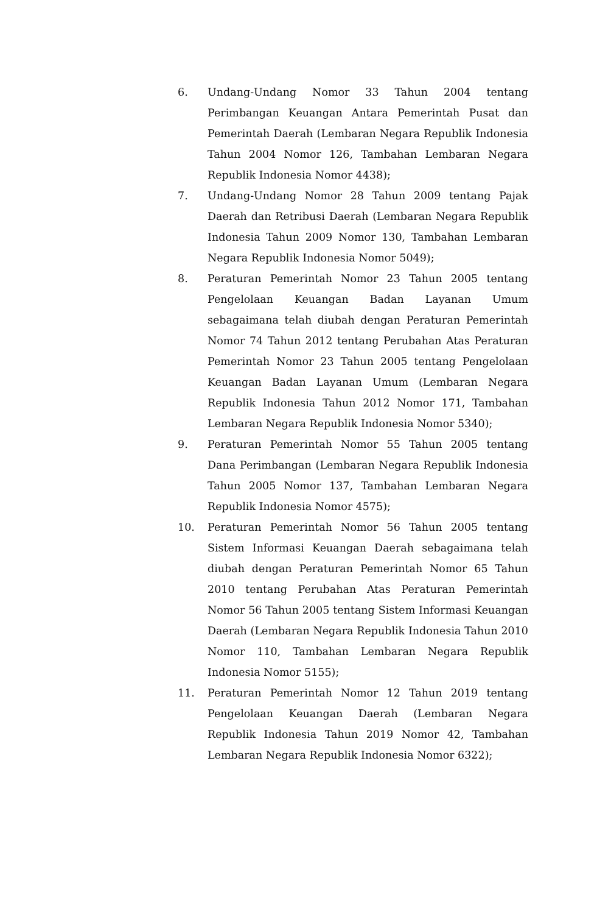6. Undang-Undang Nomor 33 Tahun 2004 tentang Perimbangan Keuangan Antara Pemerintah Pusat dan Pemerintah Daerah (Lembaran Negara Republik Indonesia Tahun 2004 Nomor 126, Tambahan Lembaran Negara Republik Indonesia Nomor 4438);
7. Undang-Undang Nomor 28 Tahun 2009 tentang Pajak Daerah dan Retribusi Daerah (Lembaran Negara Republik Indonesia Tahun 2009 Nomor 130, Tambahan Lembaran Negara Republik Indonesia Nomor 5049);
8. Peraturan Pemerintah Nomor 23 Tahun 2005 tentang Pengelolaan Keuangan Badan Layanan Umum sebagaimana telah diubah dengan Peraturan Pemerintah Nomor 74 Tahun 2012 tentang Perubahan Atas Peraturan Pemerintah Nomor 23 Tahun 2005 tentang Pengelolaan Keuangan Badan Layanan Umum (Lembaran Negara Republik Indonesia Tahun 2012 Nomor 171, Tambahan Lembaran Negara Republik Indonesia Nomor 5340);
9. Peraturan Pemerintah Nomor 55 Tahun 2005 tentang Dana Perimbangan (Lembaran Negara Republik Indonesia Tahun 2005 Nomor 137, Tambahan Lembaran Negara Republik Indonesia Nomor 4575);
10. Peraturan Pemerintah Nomor 56 Tahun 2005 tentang Sistem Informasi Keuangan Daerah sebagaimana telah diubah dengan Peraturan Pemerintah Nomor 65 Tahun 2010 tentang Perubahan Atas Peraturan Pemerintah Nomor 56 Tahun 2005 tentang Sistem Informasi Keuangan Daerah (Lembaran Negara Republik Indonesia Tahun 2010 Nomor 110, Tambahan Lembaran Negara Republik Indonesia Nomor 5155);
11. Peraturan Pemerintah Nomor 12 Tahun 2019 tentang Pengelolaan Keuangan Daerah (Lembaran Negara Republik Indonesia Tahun 2019 Nomor 42, Tambahan Lembaran Negara Republik Indonesia Nomor 6322);